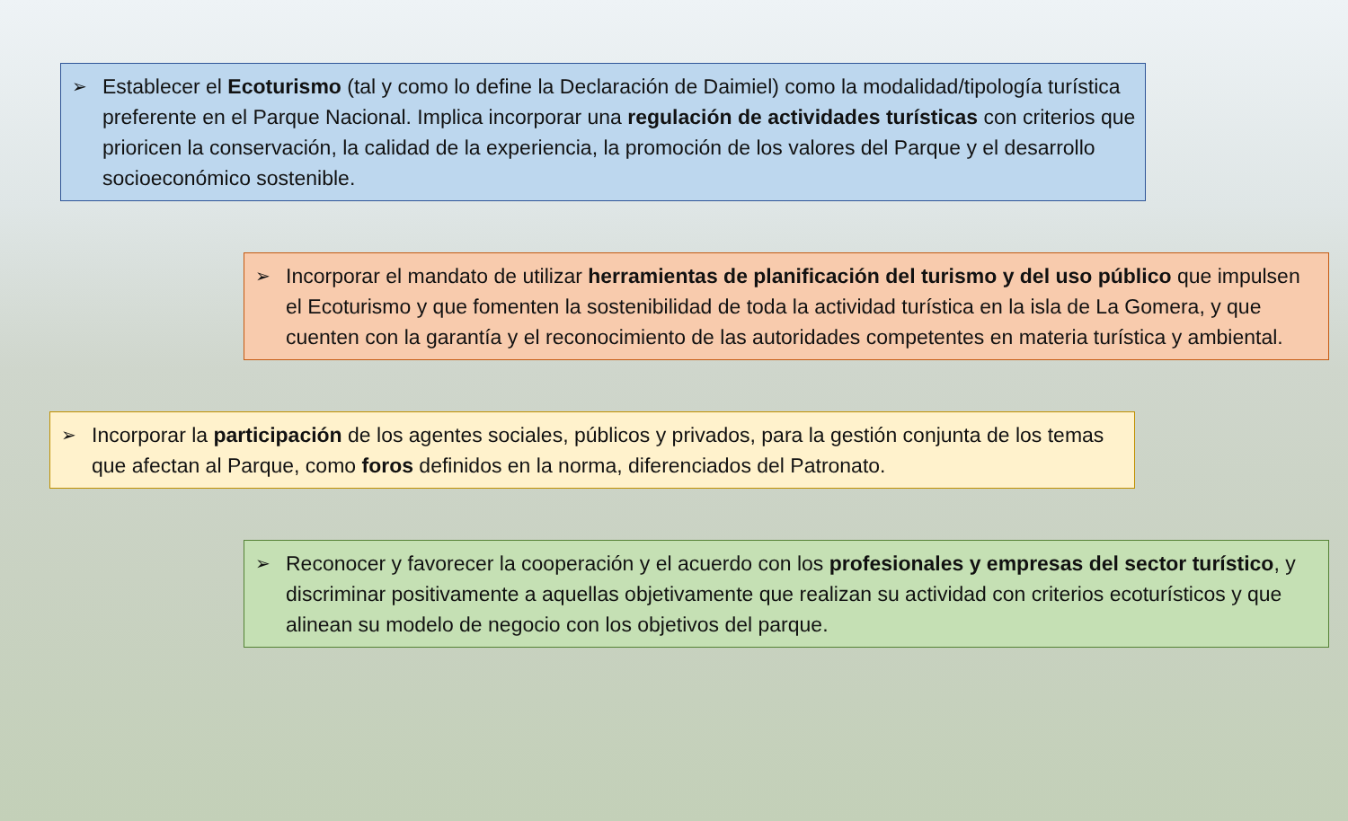➢ Establecer el Ecoturismo (tal y como lo define la Declaración de Daimiel) como la modalidad/tipología turística preferente en el Parque Nacional. Implica incorporar una regulación de actividades turísticas con criterios que prioricen la conservación, la calidad de la experiencia, la promoción de los valores del Parque y el desarrollo socioeconómico sostenible.
➢ Incorporar el mandato de utilizar herramientas de planificación del turismo y del uso público que impulsen el Ecoturismo y que fomenten la sostenibilidad de toda la actividad turística en la isla de La Gomera, y que cuenten con la garantía y el reconocimiento de las autoridades competentes en materia turística y ambiental.
➢ Incorporar la participación de los agentes sociales, públicos y privados, para la gestión conjunta de los temas que afectan al Parque, como foros definidos en la norma, diferenciados del Patronato.
➢ Reconocer y favorecer la cooperación y el acuerdo con los profesionales y empresas del sector turístico, y discriminar positivamente a aquellas objetivamente que realizan su actividad con criterios ecoturísticos y que alinean su modelo de negocio con los objetivos del parque.